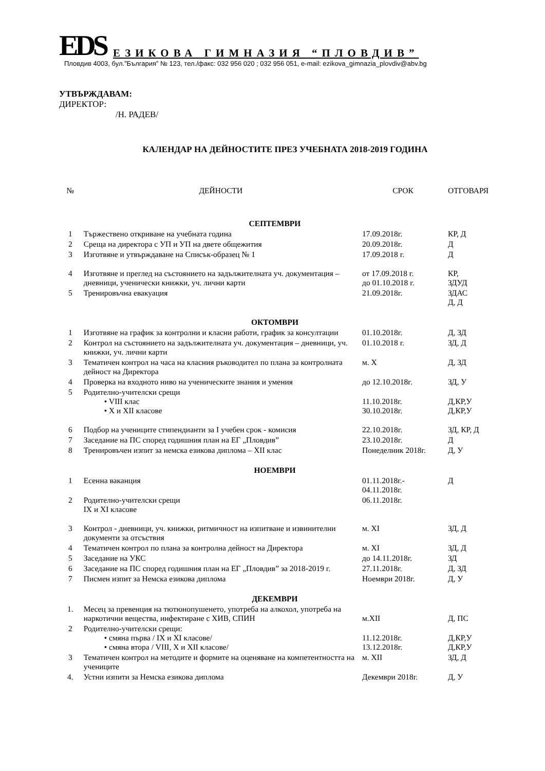EDS ЕЗИКОВА ГИМНАЗИЯ “ПЛОВДИВ”
Пловдив 4003, бул.”България” № 123, тел./факс: 032 956 020 ; 032 956 051, e-mail: ezikova_gimnazia_plovdiv@abv.bg
УТВЪРЖДАВАМ:
ДИРЕКТОР:
/Н. РАДЕВ/
КАЛЕНДАР НА ДЕЙНОСТИТЕ ПРЕЗ УЧЕБНАТА 2018-2019 ГОДИНА
| № | ДЕЙНОСТИ | СРОК | ОТГОВАРЯ |
| --- | --- | --- | --- |
| СЕПТЕМВРИ | | | |
| 1 | Тържествено откриване на учебната година | 17.09.2018г. | КР, Д |
| 2 | Среща на директора с УП и УП на двете общежития | 20.09.2018г. | Д |
| 3 | Изготвяне и утвърждаване на Списък-образец № 1 | 17.09.2018 г. | Д |
| 4 | Изготвяне и преглед на състоянието на задължителната уч. документация – дневници, ученически книжки, уч. лични карти | от 17.09.2018 г. до 01.10.2018 г. | КР, ЗДУД |
| 5 | Тренировъчна евакуация | 21.09.2018г. | ЗДАС Д, Д |
| ОКТОМВРИ | | | |
| 1 | Изготвяне на график за контролни и класни работи, график за консултации | 01.10.2018г. | Д, ЗД |
| 2 | Контрол на състоянието на задължителната уч. документация – дневници, уч. книжки, уч. лични карти | 01.10.2018 г. | ЗД, Д |
| 3 | Тематичен контрол на часа на класния ръководител по плана за контролната дейност на Директора | м. Х | Д, ЗД |
| 4 | Проверка на входното ниво на ученическите знания и умения | до 12.10.2018г. | ЗД, У |
| 5 | Родително-учителски срещи • VIII клас • X и XII класове | 11.10.2018г. 30.10.2018г. | Д,КР,У Д,КР,У |
| 6 | Подбор на учениците стипендианти за I учебен срок - комисия | 22.10.2018г. | ЗД, КР, Д |
| 7 | Заседание на ПС според годишния план на ЕГ „Пловдив” | 23.10.2018г. | Д |
| 8 | Тренировъчен изпит за немска езикова диплома – XII клас | Понеделник 2018г. | Д, У |
| НОЕМВРИ | | | |
| 1 | Есенна ваканция | 01.11.2018г.- 04.11.2018г. | Д |
| 2 | Родително-учителски срещи IX и XI класове | 06.11.2018г. | |
| 3 | Контрол - дневници, уч. книжки, ритмичност на изпитване и извинителни документи за отсъствия | м. XI | ЗД, Д |
| 4 | Тематичен контрол по плана за контролна дейност на Директора | м. XI | ЗД, Д |
| 5 | Заседание на УКС | до 14.11.2018г. | ЗД |
| 6 | Заседание на ПС според годишния план на ЕГ „Пловдив” за 2018-2019 г. | 27.11.2018г. | Д, ЗД |
| 7 | Писмен изпит за Немска езикова диплома | Ноември 2018г. | Д, У |
| ДЕКЕМВРИ | | | |
| 1. | Месец за превенция на тютюнопушенето, употреба на алкохол, употреба на наркотични вещества, инфектиране с ХИВ, СПИН | м.XII | Д, ПС |
| 2 | Родително-учителски срещи: • смяна първа / IX и XI класове/ • смяна втора / VIII, X и XII класове/ | 11.12.2018г. 13.12.2018г. | Д,КР,У Д,КР,У |
| 3 | Тематичен контрол на методите и формите на оценяване на компетентността на учениците | м. XII | ЗД, Д |
| 4. | Устни изпити за Немска езикова диплома | Декември 2018г. | Д, У |